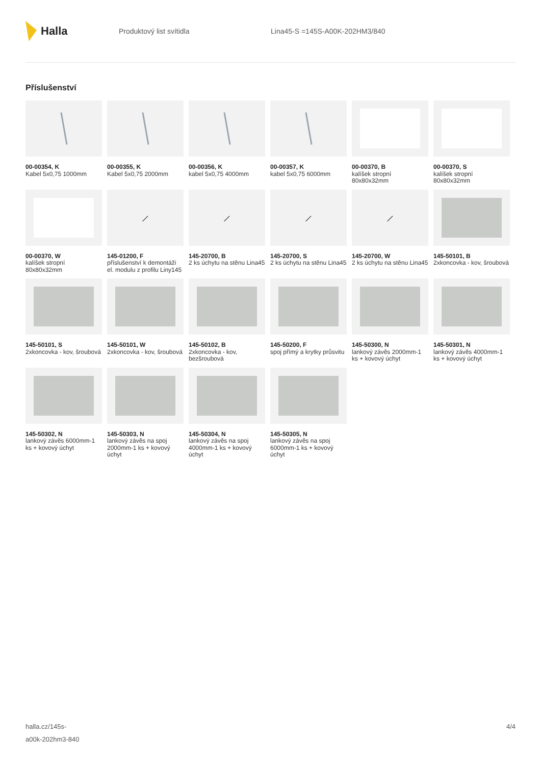Halla
Produktový list svítidla Lina45-S =145S-A00K-202HM3/840
Příslušenství
00-00354, K
Kabel 5x0,75 1000mm
00-00355, K
Kabel 5x0,75 2000mm
00-00356, K
kabel 5x0,75 4000mm
00-00357, K
kabel 5x0,75 6000mm
00-00370, B
kalíšek stropní 80x80x32mm
00-00370, S
kalíšek stropní 80x80x32mm
00-00370, W
kalíšek stropní 80x80x32mm
⟋
145-01200, F
příslušenství k demontáži el. modulu z profilu Liny145
⟋
145-20700, B
2 ks úchytu na stěnu Lina45
⟋
145-20700, S
2 ks úchytu na stěnu Lina45
⟋
145-20700, W
2 ks úchytu na stěnu Lina45
145-50101, B
2xkoncovka - kov, šroubová
145-50101, S
2xkoncovka - kov, šroubová
145-50101, W
2xkoncovka - kov, šroubová
145-50102, B
2xkoncovka - kov, bezšroubová
145-50200, F
spoj přímý a krytky průsvitu
145-50300, N
lankový závěs 2000mm-1 ks + kovový úchyt
145-50301, N
lankový závěs 4000mm-1 ks + kovový úchyt
145-50302, N
lankový závěs 6000mm-1 ks + kovový úchyt
145-50303, N
lankový závěs na spoj 2000mm-1 ks + kovový úchyt
145-50304, N
lankový závěs na spoj 4000mm-1 ks + kovový úchyt
145-50305, N
lankový závěs na spoj 6000mm-1 ks + kovový úchyt
halla.cz/145s-
a00k-202hm3-840
4/4